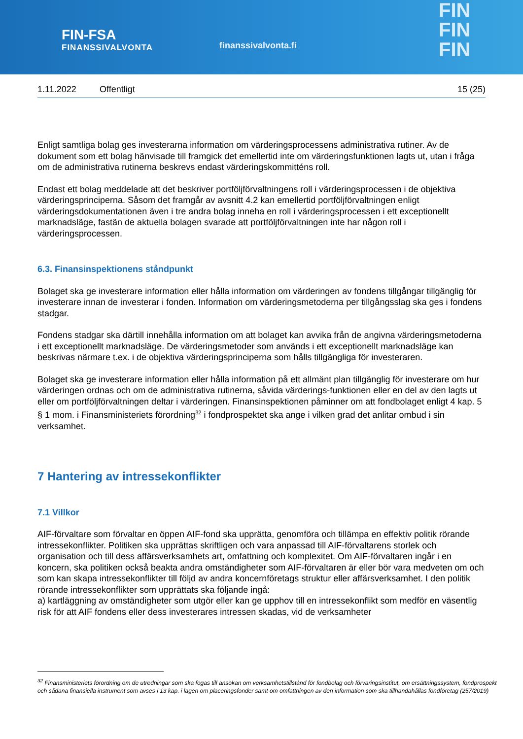FIN-FSA
FINANSSIVALVONTA
finanssivalvonta.fi
FIN
FIN
FIN
1.11.2022 Offentligt 15 (25)
Enligt samtliga bolag ges investerarna information om värderingsprocessens administrativa rutiner. Av de dokument som ett bolag hänvisade till framgick det emellertid inte om värderingsfunktionen lagts ut, utan i fråga om de administrativa rutinerna beskrevs endast värderingskommitténs roll.
Endast ett bolag meddelade att det beskriver portföljförvaltningens roll i värderingsprocessen i de objektiva värderingsprinciperna. Såsom det framgår av avsnitt 4.2 kan emellertid portföljförvaltningen enligt värderingsdokumentationen även i tre andra bolag inneha en roll i värderingsprocessen i ett exceptionellt marknadsläge, fastän de aktuella bolagen svarade att portföljförvaltningen inte har någon roll i värderingsprocessen.
6.3. Finansinspektionens ståndpunkt
Bolaget ska ge investerare information eller hålla information om värderingen av fondens tillgångar tillgänglig för investerare innan de investerar i fonden. Information om värderingsmetoderna per tillgångsslag ska ges i fondens stadgar.
Fondens stadgar ska därtill innehålla information om att bolaget kan avvika från de angivna värderingsmetoderna i ett exceptionellt marknadsläge. De värderingsmetoder som används i ett exceptionellt marknadsläge kan beskrivas närmare t.ex. i de objektiva värderingsprinciperna som hålls tillgängliga för investeraren.
Bolaget ska ge investerare information eller hålla information på ett allmänt plan tillgänglig för investerare om hur värderingen ordnas och om de administrativa rutinerna, såvida värderings-funktionen eller en del av den lagts ut eller om portföljförvaltningen deltar i värderingen. Finansinspektionen påminner om att fondbolaget enligt 4 kap. 5 § 1 mom. i Finansministeriets förordning<sup>32</sup> i fondprospektet ska ange i vilken grad det anlitar ombud i sin verksamhet.
7 Hantering av intressekonflikter
7.1 Villkor
AIF-förvaltare som förvaltar en öppen AIF-fond ska upprätta, genomföra och tillämpa en effektiv politik rörande intressekonflikter. Politiken ska upprättas skriftligen och vara anpassad till AIF-förvaltarens storlek och organisation och till dess affärsverksamhets art, omfattning och komplexitet. Om AIF-förvaltaren ingår i en koncern, ska politiken också beakta andra omständigheter som AIF-förvaltaren är eller bör vara medveten om och som kan skapa intressekonflikter till följd av andra koncernföretags struktur eller affärsverksamhet. I den politik rörande intressekonflikter som upprättats ska följande ingå:
a) kartläggning av omständigheter som utgör eller kan ge upphov till en intressekonflikt som medför en väsentlig risk för att AIF fondens eller dess investerares intressen skadas, vid de verksamheter
<sup>32</sup> Finansministeriets förordning om de utredningar som ska fogas till ansökan om verksamhetstillstånd för fondbolag och förvaringsinstitut, om ersättningssystem, fondprospekt och sådana finansiella instrument som avses i 13 kap. i lagen om placeringsfonder samt om omfattningen av den information som ska tillhandahållas fondföretag (257/2019)